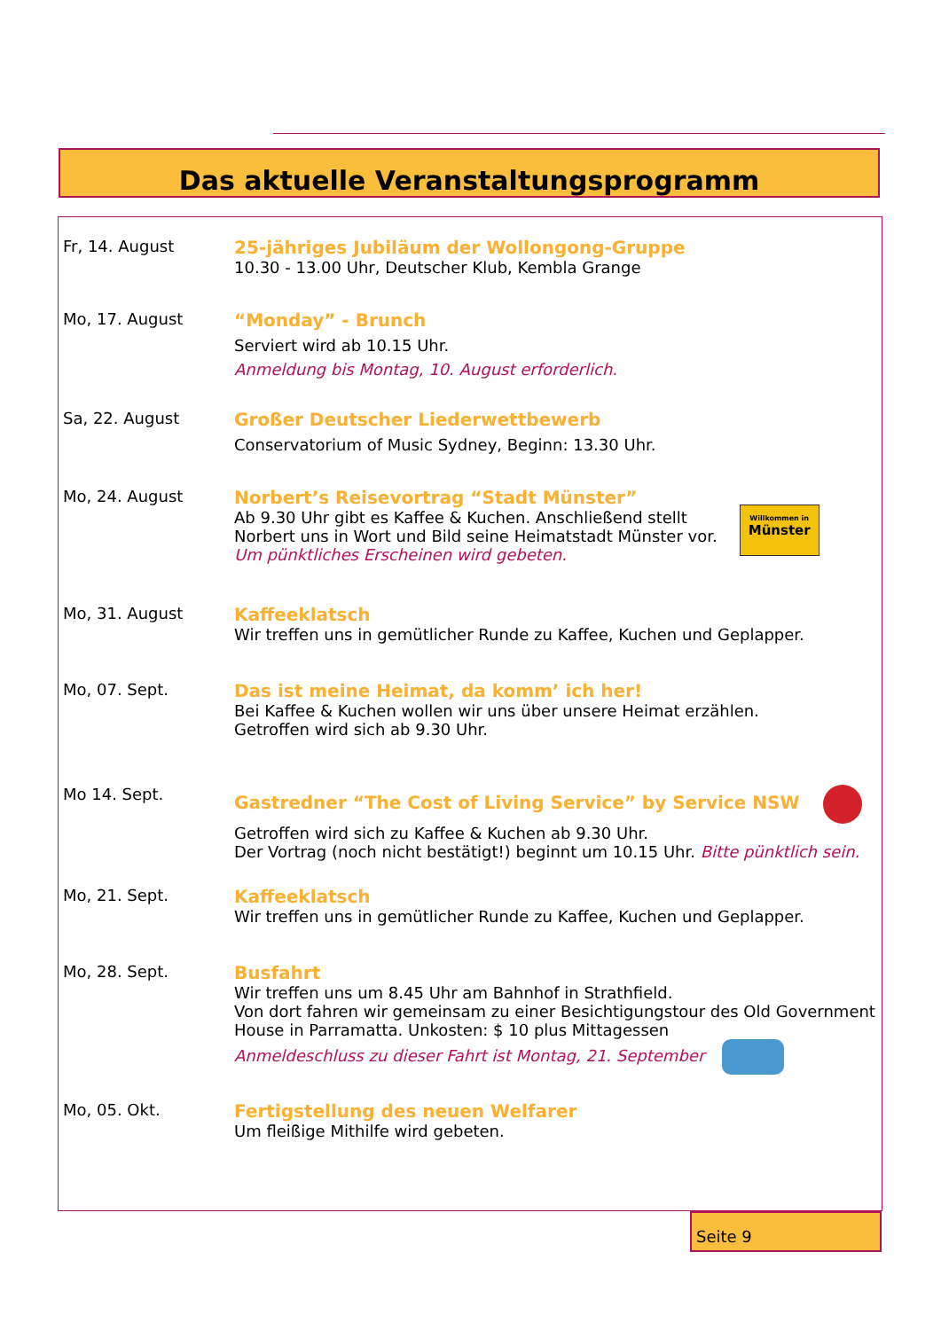Das aktuelle Veranstaltungsprogramm
Fr, 14. August 25-jähriges Jubiläum der Wollongong-Gruppe
10.30 - 13.00 Uhr, Deutscher Klub, Kembla Grange
Mo, 17. August “Monday” - Brunch
Serviert wird ab 10.15 Uhr.
Anmeldung bis Montag, 10. August erforderlich.
Sa, 22. August Großer Deutscher Liederwettbewerb
Conservatorium of Music Sydney, Beginn: 13.30 Uhr.
Mo, 24. August Norbert’s Reisevortrag “Stadt Münster”
Ab 9.30 Uhr gibt es Kaffee & Kuchen. Anschließend stellt
Norbert uns in Wort und Bild seine Heimatstadt Münster vor.
Um pünktliches Erscheinen wird gebeten.
Willkommen in
Münster
Mo, 31. August Kaffeeklatsch
Wir treffen uns in gemütlicher Runde zu Kaffee, Kuchen und Geplapper.
Mo, 07. Sept. Das ist meine Heimat, da komm’ ich her!
Bei Kaffee & Kuchen wollen wir uns über unsere Heimat erzählen.
Getroffen wird sich ab 9.30 Uhr.
Mo 14. Sept. Gastredner “The Cost of Living Service” by Service NSW
Getroffen wird sich zu Kaffee & Kuchen ab 9.30 Uhr.
Der Vortrag (noch nicht bestätigt!) beginnt um 10.15 Uhr. Bitte pünktlich sein.
Mo, 21. Sept. Kaffeeklatsch
Wir treffen uns in gemütlicher Runde zu Kaffee, Kuchen und Geplapper.
Mo, 28. Sept. Busfahrt
Wir treffen uns um 8.45 Uhr am Bahnhof in Strathfield.
Von dort fahren wir gemeinsam zu einer Besichtigungstour des Old Government House in Parramatta. Unkosten: $ 10 plus Mittagessen
Anmeldeschluss zu dieser Fahrt ist Montag, 21. September
Mo, 05. Okt. Fertigstellung des neuen Welfarer
Um fleißige Mithilfe wird gebeten.
Seite 9